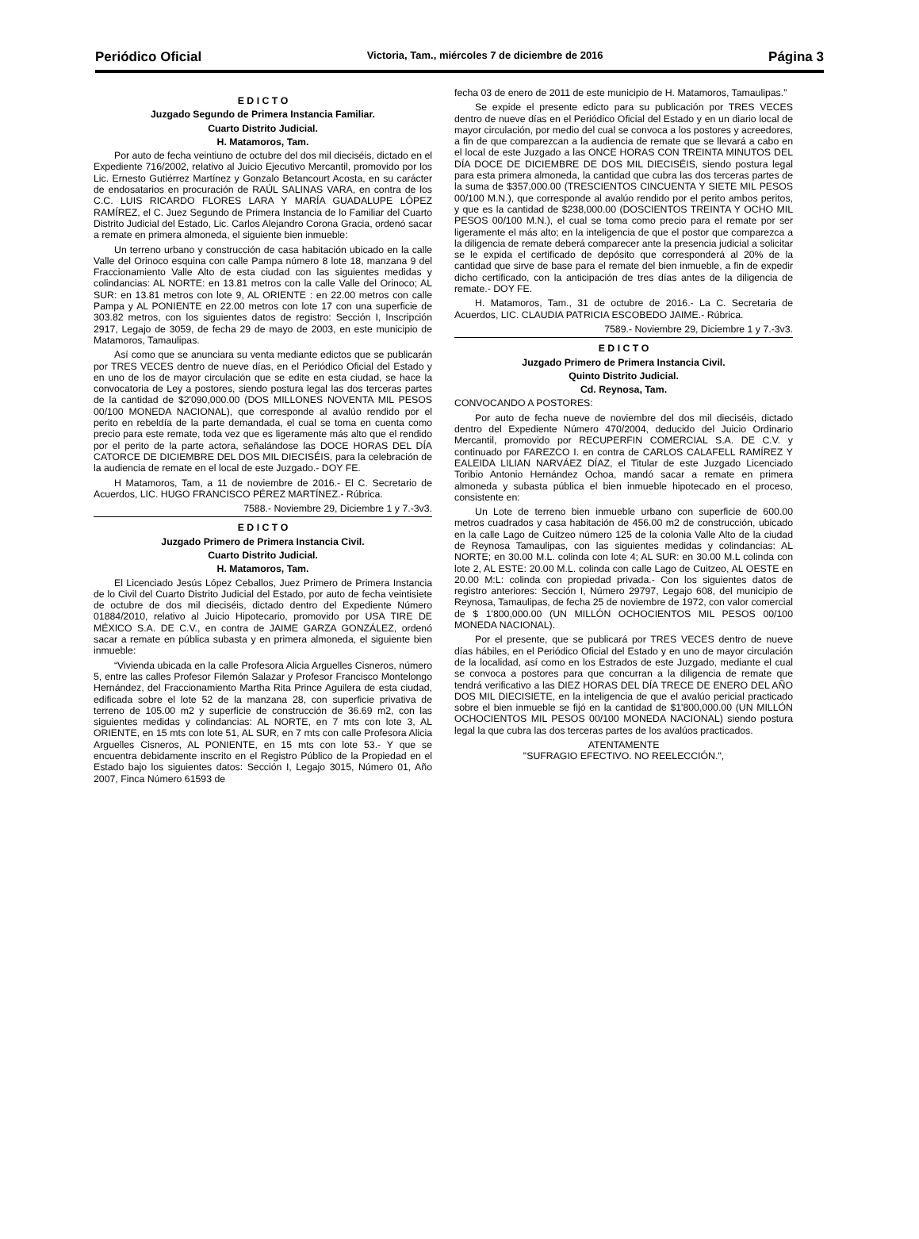Periódico Oficial Victoria, Tam., miércoles 7 de diciembre de 2016 Página 3
E D I C T O
Juzgado Segundo de Primera Instancia Familiar.
Cuarto Distrito Judicial.
H. Matamoros, Tam.
Por auto de fecha veintiuno de octubre del dos mil dieciséis, dictado en el Expediente 716/2002, relativo al Juicio Ejecutivo Mercantil, promovido por los Lic. Ernesto Gutiérrez Martínez y Gonzalo Betancourt Acosta, en su carácter de endosatarios en procuración de RAÚL SALINAS VARA, en contra de los C.C. LUIS RICARDO FLORES LARA Y MARÍA GUADALUPE LÓPEZ RAMÍREZ, el C. Juez Segundo de Primera Instancia de lo Familiar del Cuarto Distrito Judicial del Estado, Lic. Carlos Alejandro Corona Gracia, ordenó sacar a remate en primera almoneda, el siguiente bien inmueble:
Un terreno urbano y construcción de casa habitación ubicado en la calle Valle del Orinoco esquina con calle Pampa número 8 lote 18, manzana 9 del Fraccionamiento Valle Alto de esta ciudad con las siguientes medidas y colindancias: AL NORTE: en 13.81 metros con la calle Valle del Orinoco; AL SUR: en 13.81 metros con lote 9, AL ORIENTE : en 22.00 metros con calle Pampa y AL PONIENTE en 22.00 metros con lote 17 con una superficie de 303.82 metros, con los siguientes datos de registro: Sección I, Inscripción 2917, Legajo de 3059, de fecha 29 de mayo de 2003, en este municipio de Matamoros, Tamaulipas.
Así como que se anunciara su venta mediante edictos que se publicarán por TRES VECES dentro de nueve días, en el Periódico Oficial del Estado y en uno de los de mayor circulación que se edite en esta ciudad, se hace la convocatoria de Ley a postores, siendo postura legal las dos terceras partes de la cantidad de $2'090,000.00 (DOS MILLONES NOVENTA MIL PESOS 00/100 MONEDA NACIONAL), que corresponde al avalúo rendido por el perito en rebeldía de la parte demandada, el cual se toma en cuenta como precio para este remate, toda vez que es ligeramente más alto que el rendido por el perito de la parte actora, señalándose las DOCE HORAS DEL DÍA CATORCE DE DICIEMBRE DEL DOS MIL DIECISÉIS, para la celebración de la audiencia de remate en el local de este Juzgado.- DOY FE.
H Matamoros, Tam, a 11 de noviembre de 2016.- El C. Secretario de Acuerdos, LIC. HUGO FRANCISCO PÉREZ MARTÍNEZ.- Rúbrica.
7588.- Noviembre 29, Diciembre 1 y 7.-3v3.
E D I C T O
Juzgado Primero de Primera Instancia Civil.
Cuarto Distrito Judicial.
H. Matamoros, Tam.
El Licenciado Jesús López Ceballos, Juez Primero de Primera Instancia de lo Civil del Cuarto Distrito Judicial del Estado, por auto de fecha veintisiete de octubre de dos mil dieciséis, dictado dentro del Expediente Número 01884/2010, relativo al Juicio Hipotecario, promovido por USA TIRE DE MÉXICO S.A. DE C.V., en contra de JAIME GARZA GONZÁLEZ, ordenó sacar a remate en pública subasta y en primera almoneda, el siguiente bien inmueble:
“Vivienda ubicada en la calle Profesora Alicia Arguelles Cisneros, número 5, entre las calles Profesor Filemón Salazar y Profesor Francisco Montelongo Hernández, del Fraccionamiento Martha Rita Prince Aguilera de esta ciudad, edificada sobre el lote 52 de la manzana 28, con superficie privativa de terreno de 105.00 m2 y superficie de construcción de 36.69 m2, con las siguientes medidas y colindancias: AL NORTE, en 7 mts con lote 3, AL ORIENTE, en 15 mts con lote 51, AL SUR, en 7 mts con calle Profesora Alicia Arguelles Cisneros, AL PONIENTE, en 15 mts con lote 53.- Y que se encuentra debidamente inscrito en el Registro Público de la Propiedad en el Estado bajo los siguientes datos: Sección I, Legajo 3015, Número 01, Año 2007, Finca Número 61593 de
fecha 03 de enero de 2011 de este municipio de H. Matamoros, Tamaulipas.”
Se expide el presente edicto para su publicación por TRES VECES dentro de nueve días en el Periódico Oficial del Estado y en un diario local de mayor circulación, por medio del cual se convoca a los postores y acreedores, a fin de que comparezcan a la audiencia de remate que se llevará a cabo en el local de este Juzgado a las ONCE HORAS CON TREINTA MINUTOS DEL DÍA DOCE DE DICIEMBRE DE DOS MIL DIECISÉIS, siendo postura legal para esta primera almoneda, la cantidad que cubra las dos terceras partes de la suma de $357,000.00 (TRESCIENTOS CINCUENTA Y SIETE MIL PESOS 00/100 M.N.), que corresponde al avalúo rendido por el perito ambos peritos, y que es la cantidad de $238,000.00 (DOSCIENTOS TREINTA Y OCHO MIL PESOS 00/100 M.N.), el cual se toma como precio para el remate por ser ligeramente el más alto; en la inteligencia de que el postor que comparezca a la diligencia de remate deberá comparecer ante la presencia judicial a solicitar se le expida el certificado de depósito que corresponderá al 20% de la cantidad que sirve de base para el remate del bien inmueble, a fin de expedir dicho certificado, con la anticipación de tres días antes de la diligencia de remate.- DOY FE.
H. Matamoros, Tam., 31 de octubre de 2016.- La C. Secretaria de Acuerdos, LIC. CLAUDIA PATRICIA ESCOBEDO JAIME.- Rúbrica.
7589.- Noviembre 29, Diciembre 1 y 7.-3v3.
E D I C T O
Juzgado Primero de Primera Instancia Civil.
Quinto Distrito Judicial.
Cd. Reynosa, Tam.
CONVOCANDO A POSTORES:
Por auto de fecha nueve de noviembre del dos mil dieciséis, dictado dentro del Expediente Número 470/2004, deducido del Juicio Ordinario Mercantil, promovido por RECUPERFIN COMERCIAL S.A. DE C.V. y continuado por FAREZCO I. en contra de CARLOS CALAFELL RAMÍREZ Y EALEIDA LILIAN NARVÁEZ DÍAZ, el Titular de este Juzgado Licenciado Toribio Antonio Hernández Ochoa, mandó sacar a remate en primera almoneda y subasta pública el bien inmueble hipotecado en el proceso, consistente en:
Un Lote de terreno bien inmueble urbano con superficie de 600.00 metros cuadrados y casa habitación de 456.00 m2 de construcción, ubicado en la calle Lago de Cuitzeo número 125 de la colonia Valle Alto de la ciudad de Reynosa Tamaulipas, con las siguientes medidas y colindancias: AL NORTE; en 30.00 M.L. colinda con lote 4; AL SUR: en 30.00 M.L colinda con lote 2, AL ESTE: 20.00 M.L. colinda con calle Lago de Cuitzeo, AL OESTE en 20.00 M:L: colinda con propiedad privada.- Con los siguientes datos de registro anteriores: Sección I, Número 29797, Legajo 608, del municipio de Reynosa, Tamaulipas, de fecha 25 de noviembre de 1972, con valor comercial de $ 1'800,000.00 (UN MILLÓN OCHOCIENTOS MIL PESOS 00/100 MONEDA NACIONAL).
Por el presente, que se publicará por TRES VECES dentro de nueve días hábiles, en el Periódico Oficial del Estado y en uno de mayor circulación de la localidad, así como en los Estrados de este Juzgado, mediante el cual se convoca a postores para que concurran a la diligencia de remate que tendrá verificativo a las DIEZ HORAS DEL DÍA TRECE DE ENERO DEL AÑO DOS MIL DIECISIETE, en la inteligencia de que el avalúo pericial practicado sobre el bien inmueble se fijó en la cantidad de $1'800,000.00 (UN MILLÓN OCHOCIENTOS MIL PESOS 00/100 MONEDA NACIONAL) siendo postura legal la que cubra las dos terceras partes de los avalúos practicados.
ATENTAMENTE
"SUFRAGIO EFECTIVO. NO REELECCIÓN.",